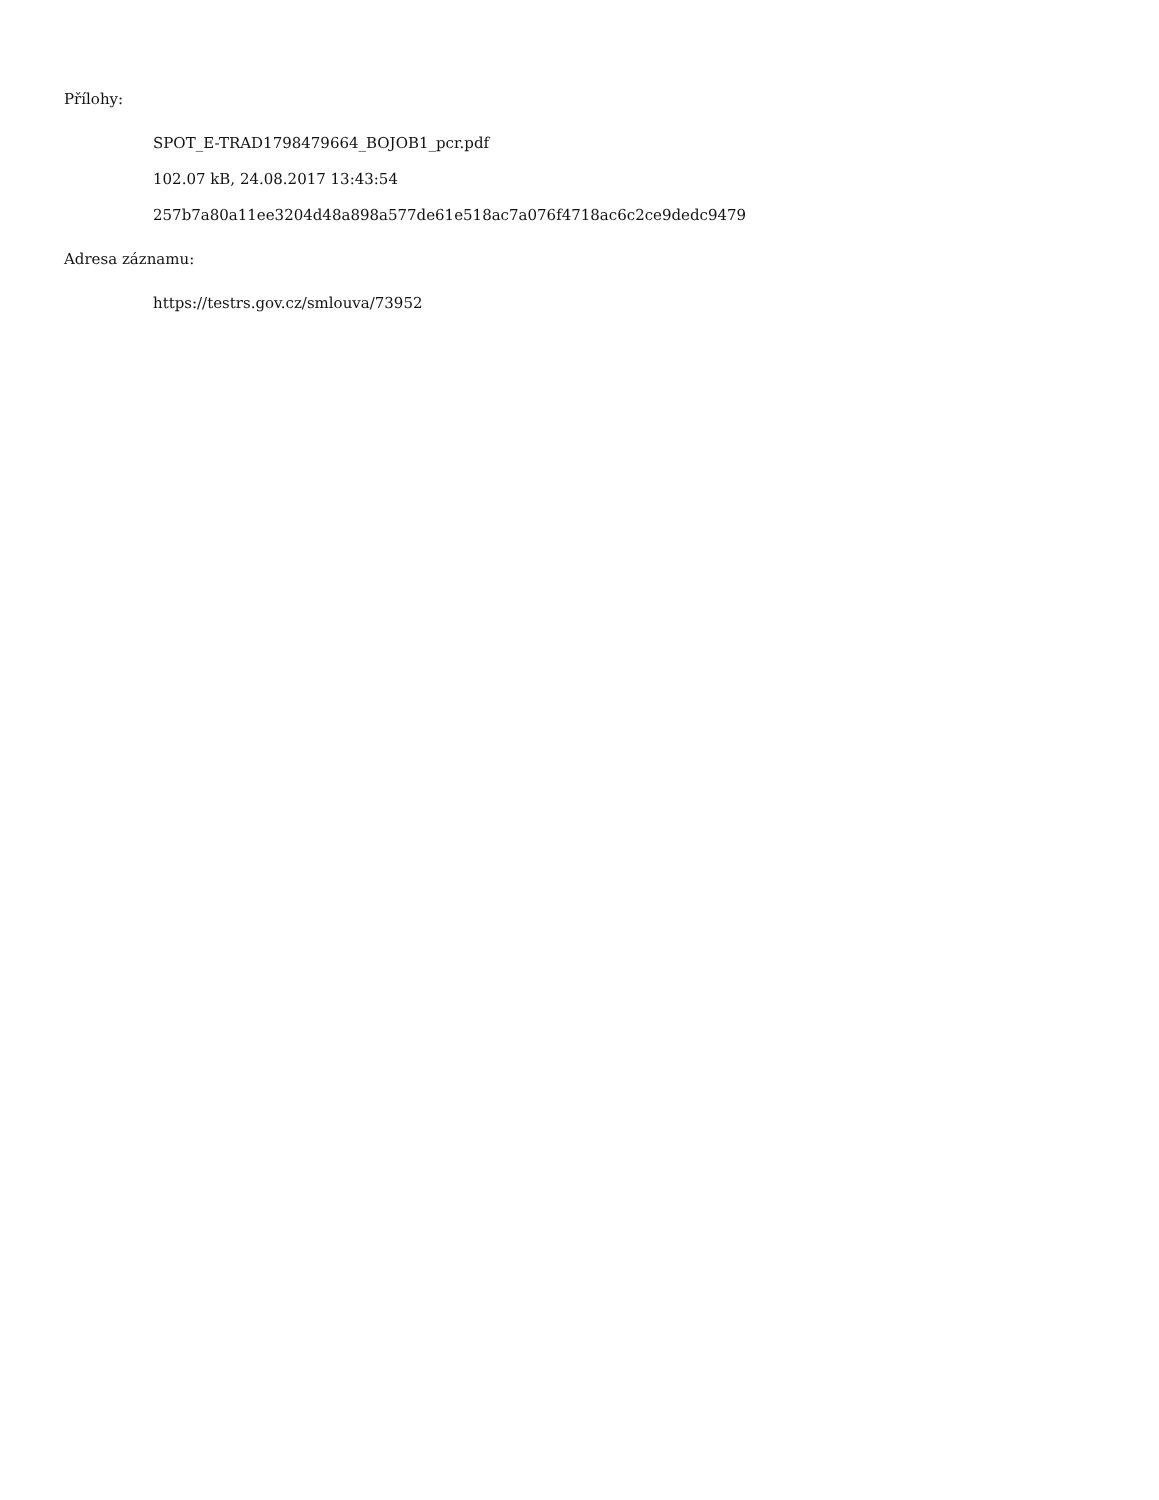Přílohy:
SPOT_E-TRAD1798479664_BOJOB1_pcr.pdf
102.07 kB, 24.08.2017 13:43:54
257b7a80a11ee3204d48a898a577de61e518ac7a076f4718ac6c2ce9dedc9479
Adresa záznamu:
https://testrs.gov.cz/smlouva/73952